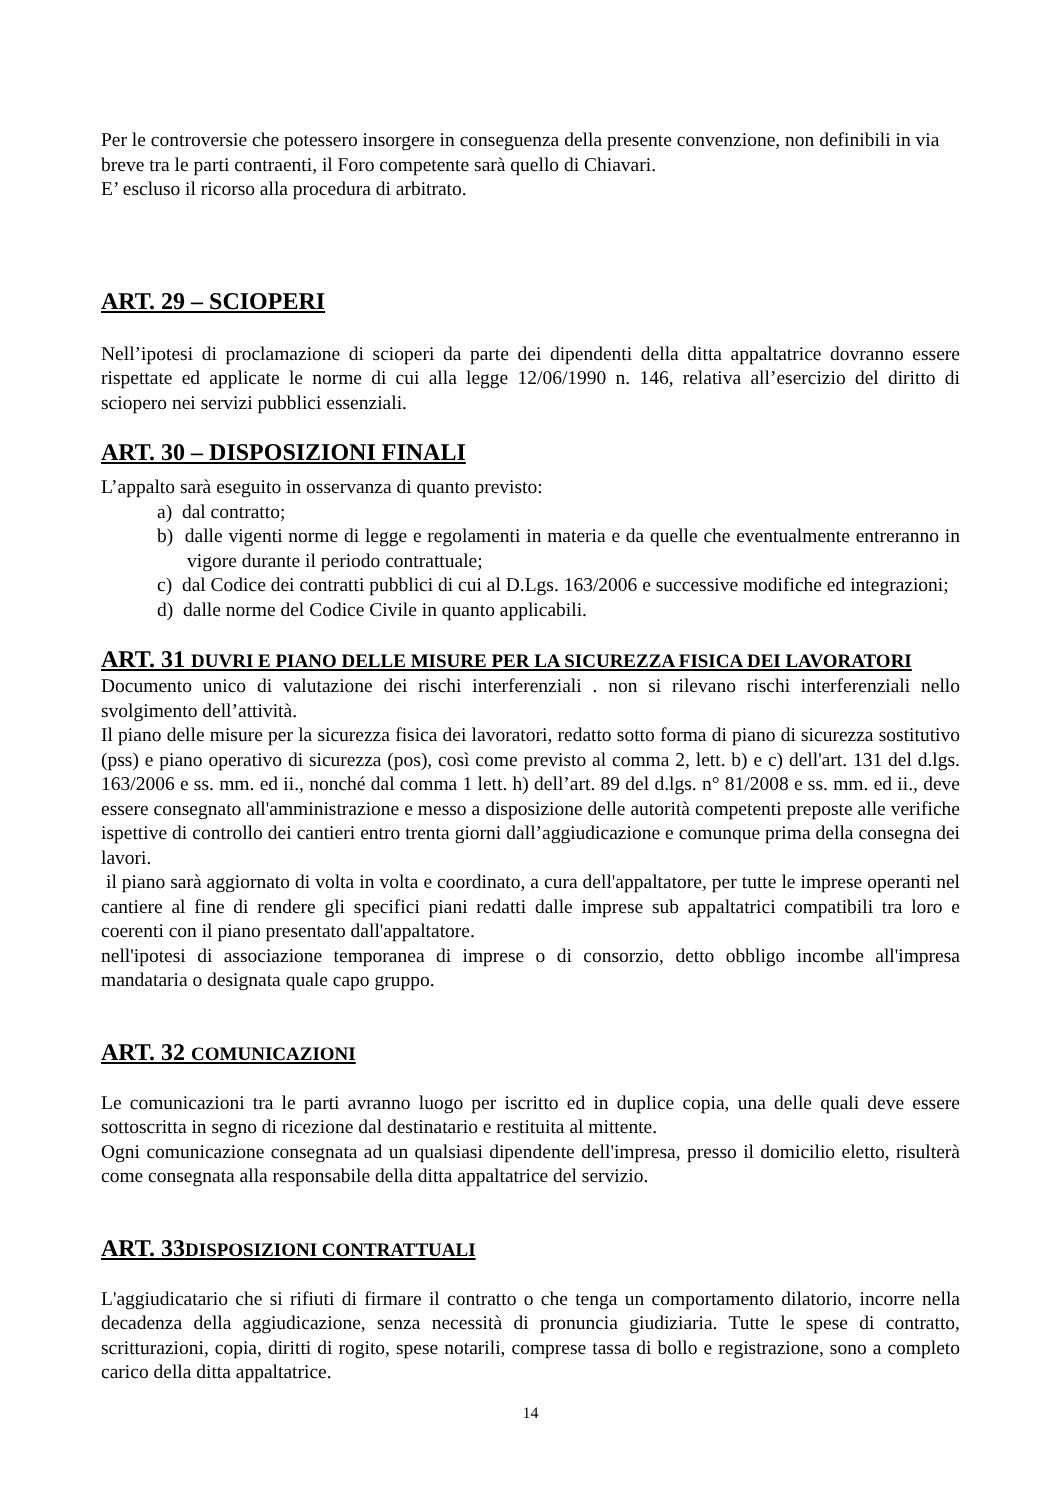Per le controversie che potessero insorgere in conseguenza della presente convenzione, non definibili in via breve tra le parti contraenti, il Foro competente sarà quello di Chiavari.
E’ escluso il ricorso alla procedura di arbitrato.
ART. 29 – SCIOPERI
Nell’ipotesi di proclamazione di scioperi da parte dei dipendenti della ditta appaltatrice dovranno essere rispettate ed applicate le norme di cui alla legge 12/06/1990 n. 146, relativa all’esercizio del diritto di sciopero nei servizi pubblici essenziali.
ART. 30 – DISPOSIZIONI FINALI
L’appalto sarà eseguito in osservanza di quanto previsto:
a) dal contratto;
b) dalle vigenti norme di legge e regolamenti in materia e da quelle che eventualmente entreranno in vigore durante il periodo contrattuale;
c) dal Codice dei contratti pubblici di cui al D.Lgs. 163/2006 e successive modifiche ed integrazioni;
d) dalle norme del Codice Civile in quanto applicabili.
ART. 31 DUVRI E PIANO DELLE MISURE PER LA SICUREZZA FISICA DEI LAVORATORI
Documento unico di valutazione dei rischi interferenziali . non si rilevano rischi interferenziali nello svolgimento dell’attività.
Il piano delle misure per la sicurezza fisica dei lavoratori, redatto sotto forma di piano di sicurezza sostitutivo (pss) e piano operativo di sicurezza (pos), così come previsto al comma 2, lett. b) e c) dell'art. 131 del d.lgs. 163/2006 e ss. mm. ed ii., nonché dal comma 1 lett. h) dell’art. 89 del d.lgs. n° 81/2008 e ss. mm. ed ii., deve essere consegnato all'amministrazione e messo a disposizione delle autorità competenti preposte alle verifiche ispettive di controllo dei cantieri entro trenta giorni dall’aggiudicazione e comunque prima della consegna dei lavori.
il piano sarà aggiornato di volta in volta e coordinato, a cura dell'appaltatore, per tutte le imprese operanti nel cantiere al fine di rendere gli specifici piani redatti dalle imprese sub appaltatrici compatibili tra loro e coerenti con il piano presentato dall'appaltatore.
nell'ipotesi di associazione temporanea di imprese o di consorzio, detto obbligo incombe all'impresa mandataria o designata quale capo gruppo.
ART. 32 COMUNICAZIONI
Le comunicazioni tra le parti avranno luogo per iscritto ed in duplice copia, una delle quali deve essere sottoscritta in segno di ricezione dal destinatario e restituita al mittente.
Ogni comunicazione consegnata ad un qualsiasi dipendente dell'impresa, presso il domicilio eletto, risulterà come consegnata alla responsabile della ditta appaltatrice del servizio.
ART. 33DISPOSIZIONI CONTRATTUALI
L'aggiudicatario che si rifiuti di firmare il contratto o che tenga un comportamento dilatorio, incorre nella decadenza della aggiudicazione, senza necessità di pronuncia giudiziaria. Tutte le spese di contratto, scritturazioni, copia, diritti di rogito, spese notarili, comprese tassa di bollo e registrazione, sono a completo carico della ditta appaltatrice.
14